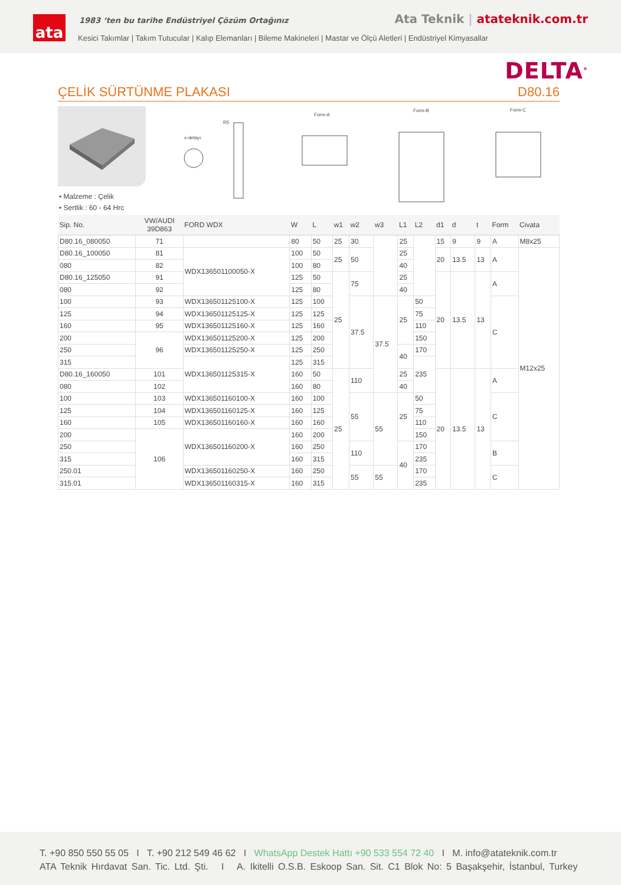ata
1983 ‘ten bu tarihe Endüstriyel Çözüm Ortağınız
Ata Teknik | atateknik.com.tr
Kesici Takımlar | Takım Tutucular | Kalıp Elemanları | Bileme Makineleri | Mastar ve Ölçü Aletleri | Endüstriyel Kimyasallar
DELTA<sup>®</sup>
ÇELİK SÜRTÜNME PLAKASI D80.16
• Malzeme : Çelik
• Sertlik : 60 - 64 Hrc
x-detayı
R5
Form-A
Form-B
Form-C
| Sip. No. | VW/AUDI 39D863 | FORD WDX | W | L | w1 | w2 | w3 | L1 | L2 | d1 | d | t | Form | Civata |
| --- | --- | --- | --- | --- | --- | --- | --- | --- | --- | --- | --- | --- | --- | --- |
| D80.16_080050 | 71 | | 80 | 50 | 25 | 30 | | 25 | | 15 | 9 | 9 | A | M8x25 |
| D80.16_100050 | 81 | WDX136501100050-X | 100 | 50 | 25 | 50 | | 25 | | 20 | 13.5 | 13 | A | M12x25 |
| 080 | 82 | | 100 | 80 | | | | 40 | | | | | | |
| D80.16_125050 | 91 | | 125 | 50 | 25 | 75 | | 25 | | 20 | 13.5 | 13 | A | |
| 080 | 92 | | 125 | 80 | | | | 40 | | | | | | |
| 100 | 93 | WDX136501125100-X | 125 | 100 | | 37.5 | 37.5 | 25 | 50 | | | | C | |
| 125 | 94 | WDX136501125125-X | 125 | 125 | | | | | 75 | | | | | |
| 160 | 95 | WDX136501125160-X | 125 | 160 | | | | | 110 | | | | | |
| 200 | 96 | WDX136501125200-X | 125 | 200 | | | | | 150 | | | | | |
| 250 | | WDX136501125250-X | 125 | 250 | | | | 40 | 170 | | | | | |
| 315 | | WDX136501125315-X | 125 | 315 | | | | | 235 | | | | | |
| D80.16_160050 | 101 | | 160 | 50 | 25 | 110 | | 25 | | 20 | 13.5 | 13 | A | |
| 080 | 102 | | 160 | 80 | | | | 40 | | | | | | |
| 100 | 103 | WDX136501160100-X | 160 | 100 | | 55 | 55 | 25 | 50 | | | | C | |
| 125 | 104 | WDX136501160125-X | 160 | 125 | | | | | 75 | | | | | |
| 160 | 105 | WDX136501160160-X | 160 | 160 | | | | | 110 | | | | | |
| 200 | 106 | WDX136501160200-X | 160 | 200 | | | | | 150 | | | | | |
| 250 | | | 160 | 250 | | 110 | | 40 | 170 | | | | B | |
| 315 | | | 160 | 315 | | | | | 235 | | | | | |
| 250.01 | | WDX136501160250-X | 160 | 250 | | 55 | 55 | | 170 | | | | C | |
| 315.01 | | WDX136501160315-X | 160 | 315 | | | | | 235 | | | | | |
T. +90 850 550 55 05 I T. +90 212 549 46 62 I WhatsApp Destek Hattı +90 533 554 72 40 I M. info@atateknik.com.tr
ATA Teknik Hırdavat San. Tic. Ltd. Şti. I A. Ikitelli O.S.B. Eskoop San. Sit. C1 Blok No: 5 Başakşehir, İstanbul, Turkey